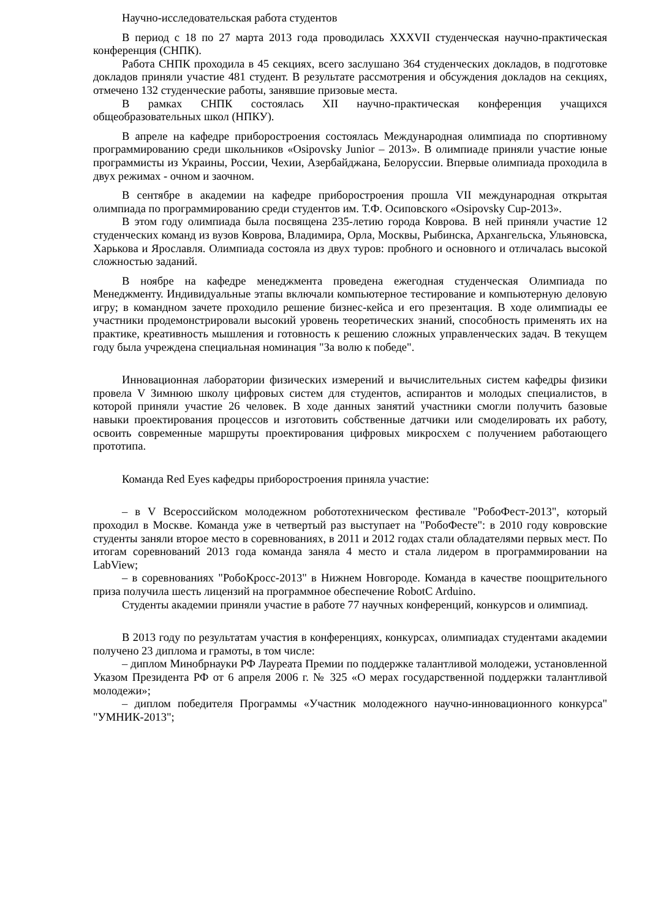Научно-исследовательская работа студентов
В период с 18 по 27 марта 2013 года проводилась XXXVII студенческая научно-практическая конференция (СНПК).
Работа СНПК проходила в 45 секциях, всего заслушано 364 студенческих докладов, в подготовке докладов приняли участие 481 студент. В результате рассмотрения и обсуждения докладов на секциях, отмечено 132 студенческие работы, занявшие призовые места.
В рамках СНПК состоялась XII научно-практическая конференция учащихся общеобразовательных школ (НПКУ).
В апреле на кафедре приборостроения состоялась Международная олимпиада по спортивному программированию среди школьников «Osipovsky Junior – 2013». В олимпиаде приняли участие юные программисты из Украины, России, Чехии, Азербайджана, Белоруссии. Впервые олимпиада проходила в двух режимах - очном и заочном.
В сентябре в академии на кафедре приборостроения прошла VII международная открытая олимпиада по программированию среди студентов им. Т.Ф. Осиповского «Osipovsky Cup-2013».
В этом году олимпиада была посвящена 235-летию города Коврова. В ней приняли участие 12 студенческих команд из вузов Коврова, Владимира, Орла, Москвы, Рыбинска, Архангельска, Ульяновска, Харькова и Ярославля. Олимпиада состояла из двух туров: пробного и основного и отличалась высокой сложностью заданий.
В ноябре на кафедре менеджмента проведена ежегодная студенческая Олимпиада по Менеджменту. Индивидуальные этапы включали компьютерное тестирование и компьютерную деловую игру; в командном зачете проходило решение бизнес-кейса и его презентация. В ходе олимпиады ее участники продемонстрировали высокий уровень теоретических знаний, способность применять их на практике, креативность мышления и готовность к решению сложных управленческих задач. В текущем году была учреждена специальная номинация "За волю к победе".
Инновационная лаборатории физических измерений и вычислительных систем кафедры физики провела V Зимнюю школу цифровых систем для студентов, аспирантов и молодых специалистов, в которой приняли участие 26 человек. В ходе данных занятий участники смогли получить базовые навыки проектирования процессов и изготовить собственные датчики или смоделировать их работу, освоить современные маршруты проектирования цифровых микросхем с получением работающего прототипа.
Команда Red Eyes кафедры приборостроения приняла участие:
– в V Всероссийском молодежном робототехническом фестивале "РобоФест-2013", который проходил в Москве. Команда уже в четвертый раз выступает на "РобоФесте": в 2010 году ковровские студенты заняли второе место в соревнованиях, в 2011 и 2012 годах стали обладателями первых мест. По итогам соревнований 2013 года команда заняла 4 место и стала лидером в программировании на LabView;
– в соревнованиях "РобоКросс-2013" в Нижнем Новгороде. Команда в качестве поощрительного приза получила шесть лицензий на программное обеспечение RobotC Arduino.
Студенты академии приняли участие в работе 77 научных конференций, конкурсов и олимпиад.
В 2013 году по результатам участия в конференциях, конкурсах, олимпиадах студентами академии получено 23 диплома и грамоты, в том числе:
– диплом Минобрнауки РФ Лауреата Премии по поддержке талантливой молодежи, установленной Указом Президента РФ от 6 апреля 2006 г. № 325 «О мерах государственной поддержки талантливой молодежи»;
– диплом победителя Программы «Участник молодежного научно-инновационного конкурса" "УМНИК-2013";